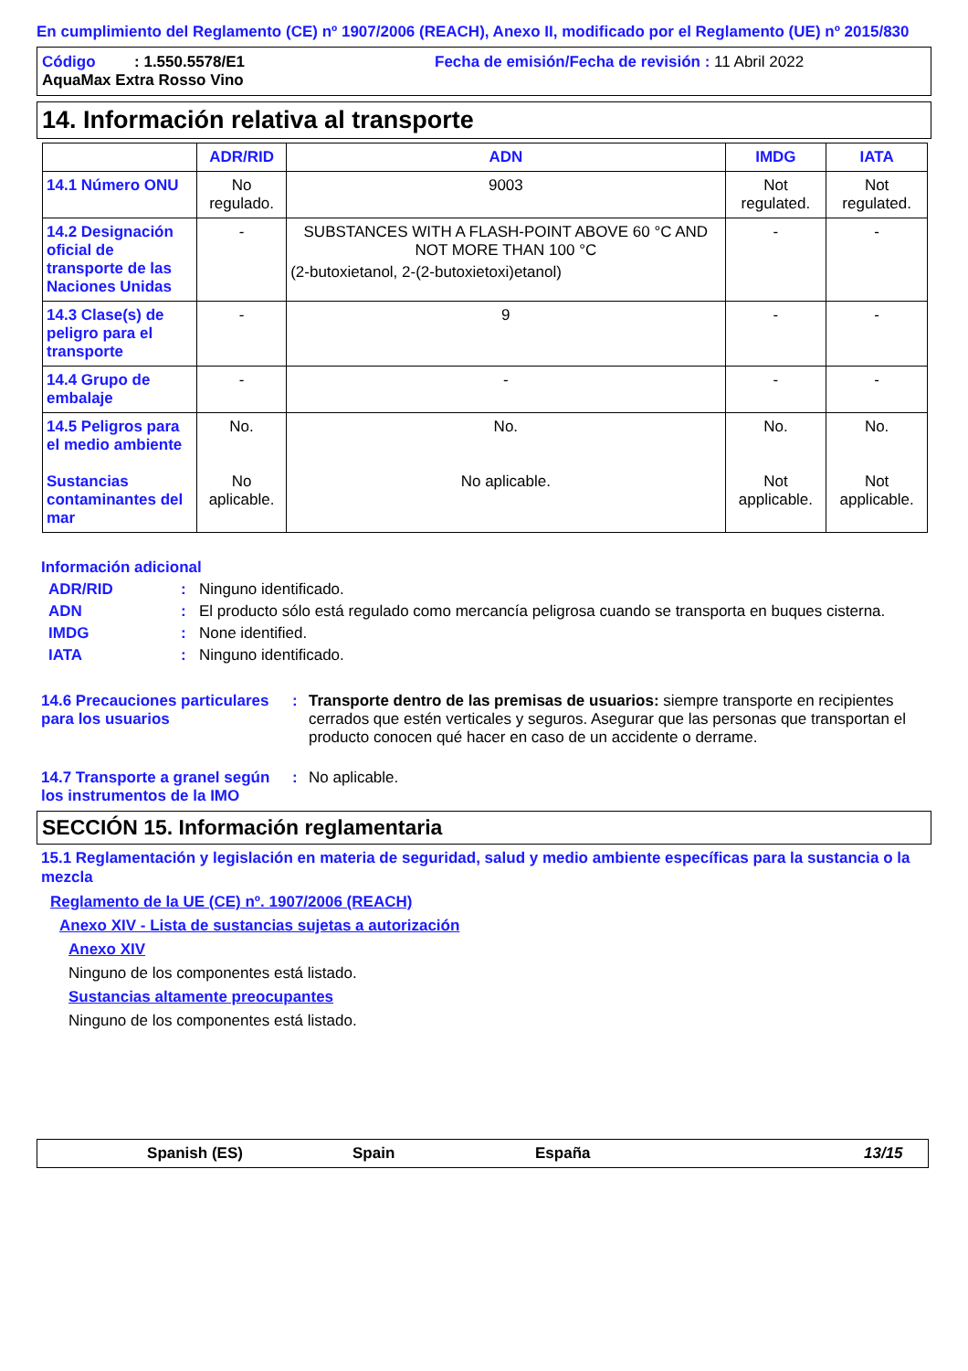En cumplimiento del Reglamento (CE) nº 1907/2006 (REACH), Anexo II, modificado por el Reglamento (UE) nº 2015/830
Código : 1.550.5578/E1 Fecha de emisión/Fecha de revisión : 11 Abril 2022
AquaMax Extra Rosso Vino
14. Información relativa al transporte
| | ADR/RID | ADN | IMDG | IATA |
| --- | --- | --- | --- | --- |
| 14.1 Número ONU | No regulado. | 9003 | Not regulated. | Not regulated. |
| 14.2 Designación oficial de transporte de las Naciones Unidas | - | SUBSTANCES WITH A FLASH-POINT ABOVE 60 °C AND NOT MORE THAN 100 °C (2-butoxietanol, 2-(2-butoxietoxi)etanol) | - | - |
| 14.3 Clase(s) de peligro para el transporte | - | 9 | - | - |
| 14.4 Grupo de embalaje | - | - | - | - |
| 14.5 Peligros para el medio ambiente Sustancias contaminantes del mar | No. No aplicable. | No. No aplicable. | No. Not applicable. | No. Not applicable. |
Información adicional
ADR/RID: Ninguno identificado.
ADN: El producto sólo está regulado como mercancía peligrosa cuando se transporta en buques cisterna.
IMDG: None identified.
IATA: Ninguno identificado.
14.6 Precauciones particulares para los usuarios: Transporte dentro de las premisas de usuarios: siempre transporte en recipientes cerrados que estén verticales y seguros. Asegurar que las personas que transportan el producto conocen qué hacer en caso de un accidente o derrame.
14.7 Transporte a granel según los instrumentos de la IMO: No aplicable.
SECCIÓN 15. Información reglamentaria
15.1 Reglamentación y legislación en materia de seguridad, salud y medio ambiente específicas para la sustancia o la mezcla
Reglamento de la UE (CE) nº. 1907/2006 (REACH)
Anexo XIV - Lista de sustancias sujetas a autorización
Anexo XIV
Ninguno de los componentes está listado.
Sustancias altamente preocupantes
Ninguno de los componentes está listado.
Spanish (ES) Spain España 13/15